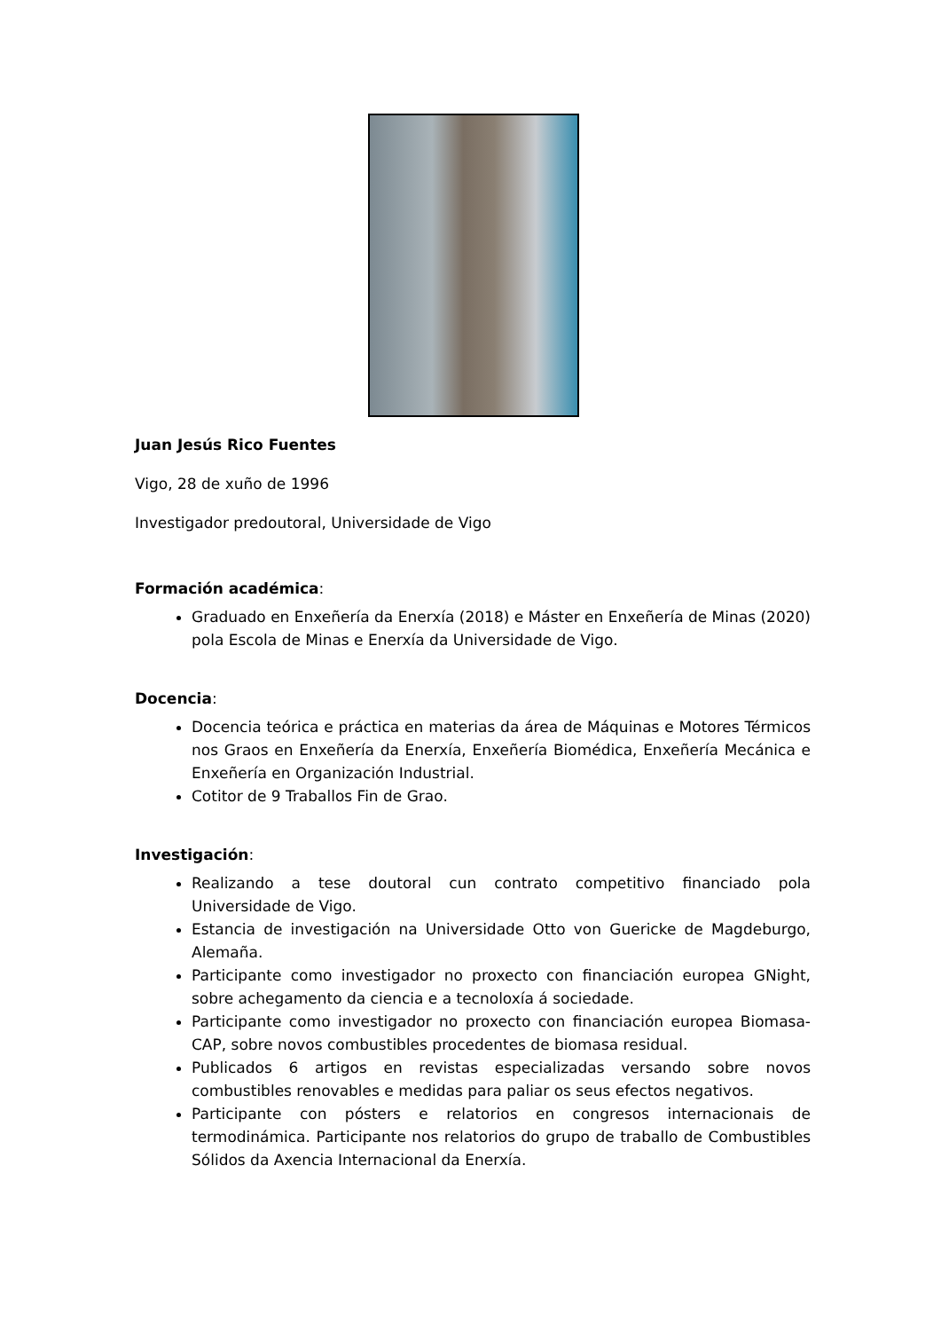Juan Jesús Rico Fuentes
Vigo, 28 de xuño de 1996
Investigador predoutoral, Universidade de Vigo
Formación académica:
Graduado en Enxeñería da Enerxía (2018) e Máster en Enxeñería de Minas (2020) pola Escola de Minas e Enerxía da Universidade de Vigo.
Docencia:
Docencia teórica e práctica en materias da área de Máquinas e Motores Térmicos nos Graos en Enxeñería da Enerxía, Enxeñería Biomédica, Enxeñería Mecánica e Enxeñería en Organización Industrial.
Cotitor de 9 Traballos Fin de Grao.
Investigación:
Realizando a tese doutoral cun contrato competitivo financiado pola Universidade de Vigo.
Estancia de investigación na Universidade Otto von Guericke de Magdeburgo, Alemaña.
Participante como investigador no proxecto con financiación europea GNight, sobre achegamento da ciencia e a tecnoloxía á sociedade.
Participante como investigador no proxecto con financiación europea Biomasa-CAP, sobre novos combustibles procedentes de biomasa residual.
Publicados 6 artigos en revistas especializadas versando sobre novos combustibles renovables e medidas para paliar os seus efectos negativos.
Participante con pósters e relatorios en congresos internacionais de termodinámica. Participante nos relatorios do grupo de traballo de Combustibles Sólidos da Axencia Internacional da Enerxía.